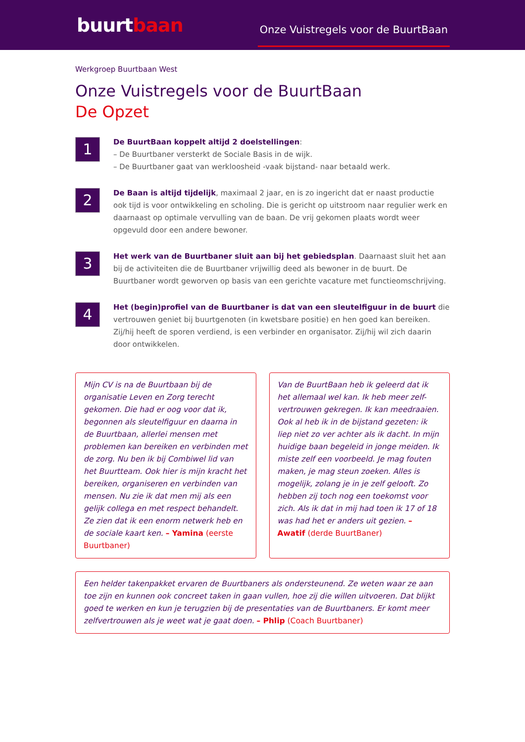buurtbaan
Onze Vuistregels voor de BuurtBaan
Werkgroep Buurtbaan West
Onze Vuistregels voor de BuurtBaan
De Opzet
1
De BuurtBaan koppelt altijd 2 doelstellingen:
– De Buurtbaner versterkt de Sociale Basis in de wijk.
– De Buurtbaner gaat van werkloosheid -vaak bijstand- naar betaald werk.
2
De Baan is altijd tijdelijk, maximaal 2 jaar, en is zo ingericht dat er naast productie ook tijd is voor ontwikkeling en scholing. Die is gericht op uitstroom naar regulier werk en daarnaast op optimale vervulling van de baan. De vrij gekomen plaats wordt weer opgevuld door een andere bewoner.
3
Het werk van de Buurtbaner sluit aan bij het gebiedsplan. Daarnaast sluit het aan bij de activiteiten die de Buurtbaner vrijwillig deed als bewoner in de buurt. De Buurtbaner wordt geworven op basis van een gerichte vacature met functieomschrijving.
4
Het (begin)profiel van de Buurtbaner is dat van een sleutelfiguur in de buurt die vertrouwen geniet bij buurtgenoten (in kwetsbare positie) en hen goed kan bereiken. Zij/hij heeft de sporen verdiend, is een verbinder en organisator. Zij/hij wil zich daarin door ontwikkelen.
Mijn CV is na de Buurtbaan bij de organisatie Leven en Zorg terecht gekomen. Die had er oog voor dat ik, begonnen als sleutelfiguur en daarna in de Buurtbaan, allerlei mensen met problemen kan bereiken en verbinden met de zorg. Nu ben ik bij Combiwel lid van het Buurtteam. Ook hier is mijn kracht het bereiken, organiseren en verbinden van mensen. Nu zie ik dat men mij als een gelijk collega en met respect behandelt. Ze zien dat ik een enorm netwerk heb en de sociale kaart ken. – Yamina (eerste Buurtbaner)
Van de BuurtBaan heb ik geleerd dat ik het allemaal wel kan. Ik heb meer zelf-vertrouwen gekregen. Ik kan meedraaien. Ook al heb ik in de bijstand gezeten: ik liep niet zo ver achter als ik dacht. In mijn huidige baan begeleid in jonge meiden. Ik miste zelf een voorbeeld. Je mag fouten maken, je mag steun zoeken. Alles is mogelijk, zolang je in je zelf gelooft. Zo hebben zij toch nog een toekomst voor zich. Als ik dat in mij had toen ik 17 of 18 was had het er anders uit gezien. – Awatif (derde BuurtBaner)
Een helder takenpakket ervaren de Buurtbaners als ondersteunend. Ze weten waar ze aan toe zijn en kunnen ook concreet taken in gaan vullen, hoe zij die willen uitvoeren. Dat blijkt goed te werken en kun je terugzien bij de presentaties van de Buurtbaners. Er komt meer zelfvertrouwen als je weet wat je gaat doen. – Phlip (Coach Buurtbaner)